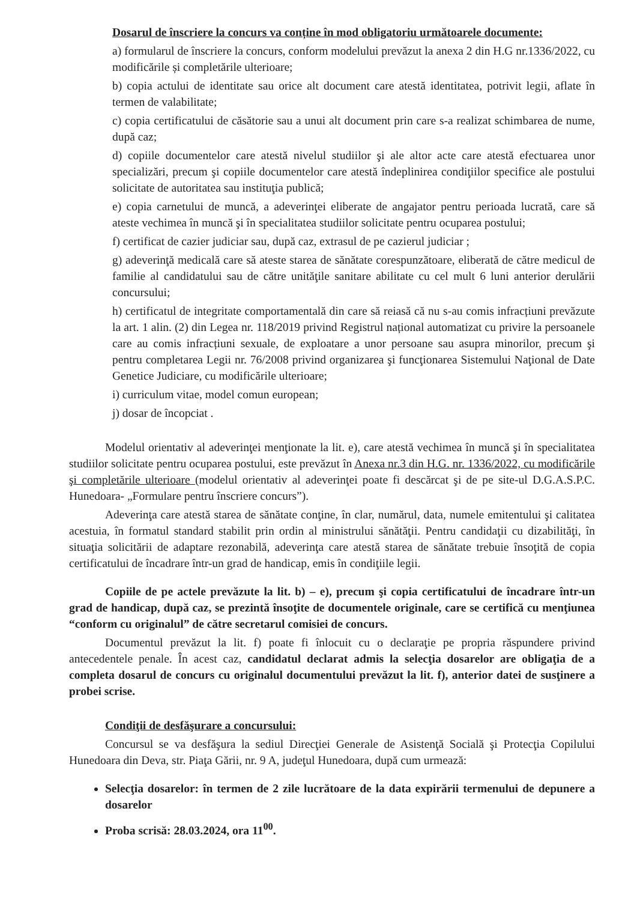Dosarul de înscriere la concurs va conține în mod obligatoriu următoarele documente:
a) formularul de înscriere la concurs, conform modelului prevăzut la anexa 2 din H.G nr.1336/2022, cu modificările și completările ulterioare;
b) copia actului de identitate sau orice alt document care atestă identitatea, potrivit legii, aflate în termen de valabilitate;
c) copia certificatului de căsătorie sau a unui alt document prin care s-a realizat schimbarea de nume, după caz;
d) copiile documentelor care atestă nivelul studiilor şi ale altor acte care atestă efectuarea unor specializări, precum şi copiile documentelor care atestă îndeplinirea condiţiilor specifice ale postului solicitate de autoritatea sau instituţia publică;
e) copia carnetului de muncă, a adeverinţei eliberate de angajator pentru perioada lucrată, care să ateste vechimea în muncă şi în specialitatea studiilor solicitate pentru ocuparea postului;
f) certificat de cazier judiciar sau, după caz, extrasul de pe cazierul judiciar ;
g) adeverinţă medicală care să ateste starea de sănătate corespunzătoare, eliberată de către medicul de familie al candidatului sau de către unităţile sanitare abilitate cu cel mult 6 luni anterior derulării concursului;
h) certificatul de integritate comportamentală din care să reiasă că nu s-au comis infracțiuni prevăzute la art. 1 alin. (2) din Legea nr. 118/2019 privind Registrul național automatizat cu privire la persoanele care au comis infracțiuni sexuale, de exploatare a unor persoane sau asupra minorilor, precum şi pentru completarea Legii nr. 76/2008 privind organizarea şi funcţionarea Sistemului Naţional de Date Genetice Judiciare, cu modificările ulterioare;
i) curriculum vitae, model comun european;
j) dosar de încopciat .
Modelul orientativ al adeverinţei menţionate la lit. e), care atestă vechimea în muncă şi în specialitatea studiilor solicitate pentru ocuparea postului, este prevăzut în Anexa nr.3 din H.G. nr. 1336/2022, cu modificările şi completările ulterioare (modelul orientativ al adeverinţei poate fi descărcat şi de pe site-ul D.G.A.S.P.C. Hunedoara- „Formulare pentru înscriere concurs”).
Adeverinţa care atestă starea de sănătate conţine, în clar, numărul, data, numele emitentului şi calitatea acestuia, în formatul standard stabilit prin ordin al ministrului sănătăţii. Pentru candidaţii cu dizabilităţi, în situaţia solicitării de adaptare rezonabilă, adeverinţa care atestă starea de sănătate trebuie însoţită de copia certificatului de încadrare într-un grad de handicap, emis în condiţiile legii.
Copiile de pe actele prevăzute la lit. b) – e), precum şi copia certificatului de încadrare într-un grad de handicap, după caz, se prezintă însoţite de documentele originale, care se certifică cu menţiunea “conform cu originalul” de către secretarul comisiei de concurs.
Documentul prevăzut la lit. f) poate fi înlocuit cu o declaraţie pe propria răspundere privind antecedentele penale. În acest caz, candidatul declarat admis la selecţia dosarelor are obligaţia de a completa dosarul de concurs cu originalul documentului prevăzut la lit. f), anterior datei de susţinere a probei scrise.
Condiţii de desfăşurare a concursului:
Concursul se va desfăşura la sediul Direcţiei Generale de Asistenţă Socială şi Protecţia Copilului Hunedoara din Deva, str. Piaţa Gării, nr. 9 A, judeţul Hunedoara, după cum urmează:
Selecţia dosarelor: în termen de 2 zile lucrătoare de la data expirării termenului de depunere a dosarelor
Proba scrisă: 28.03.2024, ora 11<sup>00</sup>.